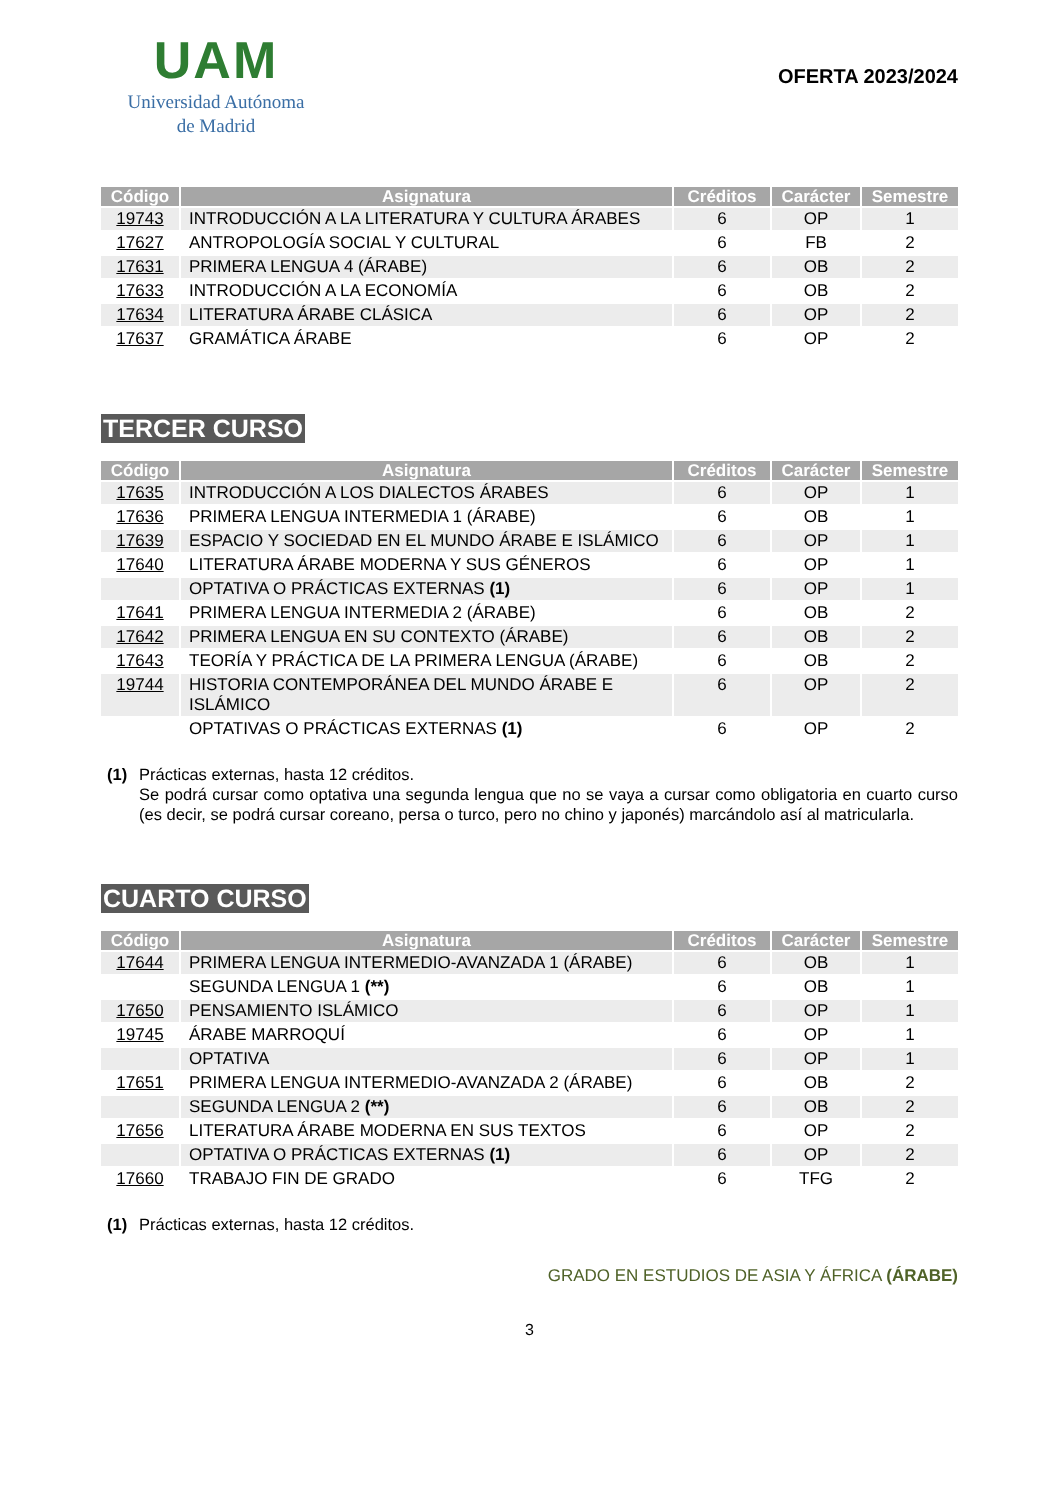UAM
Universidad Autónoma
de Madrid
OFERTA 2023/2024
| Código | Asignatura | Créditos | Carácter | Semestre |
| --- | --- | --- | --- | --- |
| 19743 | INTRODUCCIÓN A LA LITERATURA Y CULTURA ÁRABES | 6 | OP | 1 |
| 17627 | ANTROPOLOGÍA SOCIAL Y CULTURAL | 6 | FB | 2 |
| 17631 | PRIMERA LENGUA 4 (ÁRABE) | 6 | OB | 2 |
| 17633 | INTRODUCCIÓN A LA ECONOMÍA | 6 | OB | 2 |
| 17634 | LITERATURA ÁRABE CLÁSICA | 6 | OP | 2 |
| 17637 | GRAMÁTICA ÁRABE | 6 | OP | 2 |
TERCER CURSO
| Código | Asignatura | Créditos | Carácter | Semestre |
| --- | --- | --- | --- | --- |
| 17635 | INTRODUCCIÓN A LOS DIALECTOS ÁRABES | 6 | OP | 1 |
| 17636 | PRIMERA LENGUA INTERMEDIA 1 (ÁRABE) | 6 | OB | 1 |
| 17639 | ESPACIO Y SOCIEDAD EN EL MUNDO ÁRABE E ISLÁMICO | 6 | OP | 1 |
| 17640 | LITERATURA ÁRABE MODERNA Y SUS GÉNEROS | 6 | OP | 1 |
| | OPTATIVA O PRÁCTICAS EXTERNAS (1) | 6 | OP | 1 |
| 17641 | PRIMERA LENGUA INTERMEDIA 2 (ÁRABE) | 6 | OB | 2 |
| 17642 | PRIMERA LENGUA EN SU CONTEXTO (ÁRABE) | 6 | OB | 2 |
| 17643 | TEORÍA Y PRÁCTICA DE LA PRIMERA LENGUA (ÁRABE) | 6 | OB | 2 |
| 19744 | HISTORIA CONTEMPORÁNEA DEL MUNDO ÁRABE E ISLÁMICO | 6 | OP | 2 |
| | OPTATIVAS O PRÁCTICAS EXTERNAS (1) | 6 | OP | 2 |
(1) Prácticas externas, hasta 12 créditos.
Se podrá cursar como optativa una segunda lengua que no se vaya a cursar como obligatoria en cuarto curso (es decir, se podrá cursar coreano, persa o turco, pero no chino y japonés) marcándolo así al matricularla.
CUARTO CURSO
| Código | Asignatura | Créditos | Carácter | Semestre |
| --- | --- | --- | --- | --- |
| 17644 | PRIMERA LENGUA INTERMEDIO-AVANZADA 1 (ÁRABE) | 6 | OB | 1 |
| | SEGUNDA LENGUA 1 (**) | 6 | OB | 1 |
| 17650 | PENSAMIENTO ISLÁMICO | 6 | OP | 1 |
| 19745 | ÁRABE MARROQUÍ | 6 | OP | 1 |
| | OPTATIVA | 6 | OP | 1 |
| 17651 | PRIMERA LENGUA INTERMEDIO-AVANZADA 2 (ÁRABE) | 6 | OB | 2 |
| | SEGUNDA LENGUA 2 (**) | 6 | OB | 2 |
| 17656 | LITERATURA ÁRABE MODERNA EN SUS TEXTOS | 6 | OP | 2 |
| | OPTATIVA O PRÁCTICAS EXTERNAS (1) | 6 | OP | 2 |
| 17660 | TRABAJO FIN DE GRADO | 6 | TFG | 2 |
(1) Prácticas externas, hasta 12 créditos.
GRADO EN ESTUDIOS DE ASIA Y ÁFRICA (ÁRABE)
3